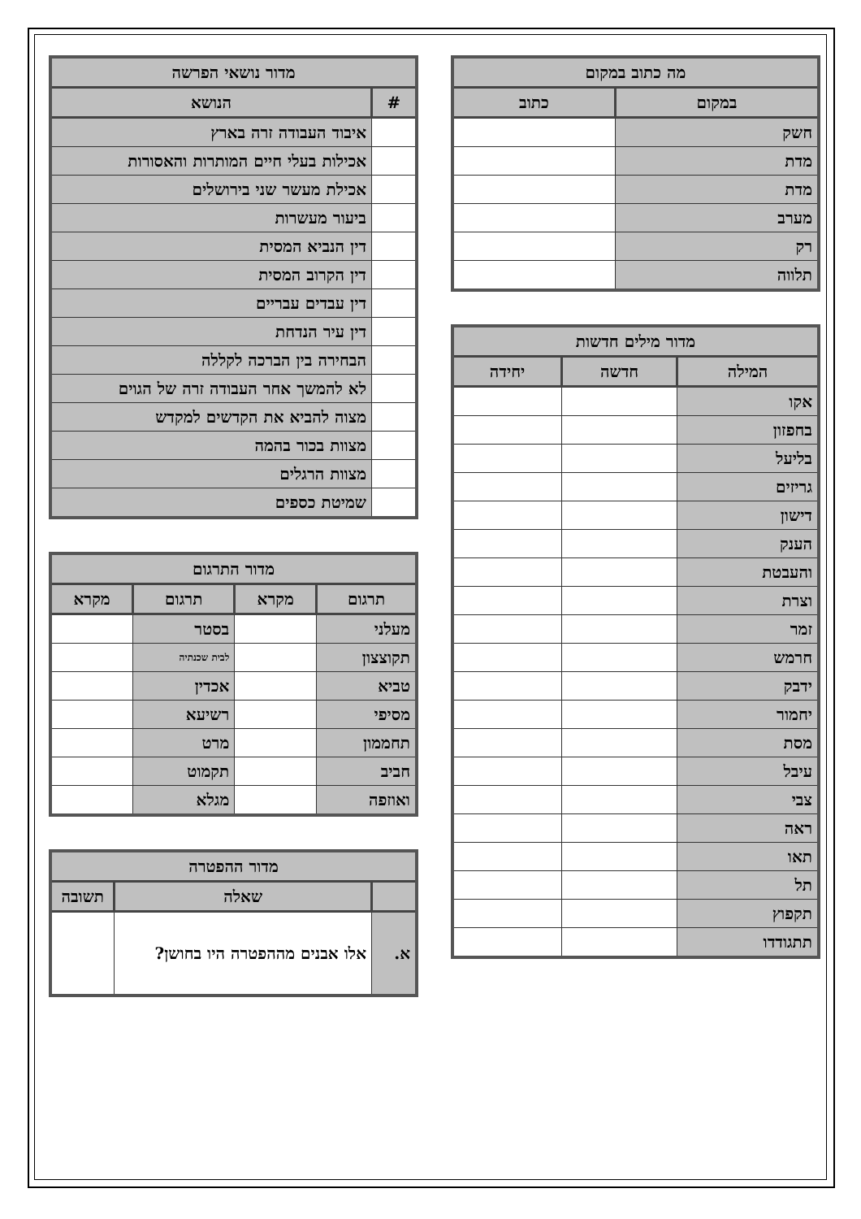| מה כתוב במקום | |
| --- | --- |
| במקום | כתוב |
| חשק | |
| מדת | |
| מדת | |
| מערב | |
| רק | |
| תלווה | |
| מדור מילים חדשות | | |
| --- | --- | --- |
| המילה | חדשה | יחידה |
| אקו | | |
| בחפזון | | |
| בליעל | | |
| גריזים | | |
| דישון | | |
| הענק | | |
| והעבטת | | |
| וצרת | | |
| זמר | | |
| חרמש | | |
| ידבק | | |
| יחמור | | |
| מסת | | |
| עיבל | | |
| צבי | | |
| ראה | | |
| תאו | | |
| תל | | |
| תקפוץ | | |
| תתגודדו | | |
| מדור נושאי הפרשה | |
| --- | --- |
| # | הנושא |
| | איבוד העבודה זרה בארץ |
| | אכילות בעלי חיים המותרות והאסורות |
| | אכילת מעשר שני בירושלים |
| | ביעור מעשרות |
| | דין הנביא המסית |
| | דין הקרוב המסית |
| | דין עבדים עבריים |
| | דין עיר הנדחת |
| | הבחירה בין הברכה לקללה |
| | לא להמשך אחר העבודה זרה של הגוים |
| | מצוה להביא את הקדשים למקדש |
| | מצוות בכור בהמה |
| | מצוות הרגלים |
| | שמיטת כספים |
| מדור התרגום | | | |
| --- | --- | --- | --- |
| תרגום | מקרא | תרגום | מקרא |
| מעלני | | בסטר | |
| תקוצצון | | לבית שכנתיה | |
| טביא | | אכדין | |
| מסיפי | | רשיעא | |
| תחממון | | מרט | |
| חביב | | תקמוט | |
| ואוזפה | | מגלא | |
| מדור ההפטרה | | |
| --- | --- | --- |
| | שאלה | תשובה |
| א. | אלו אבנים מההפטרה היו בחושן? | |